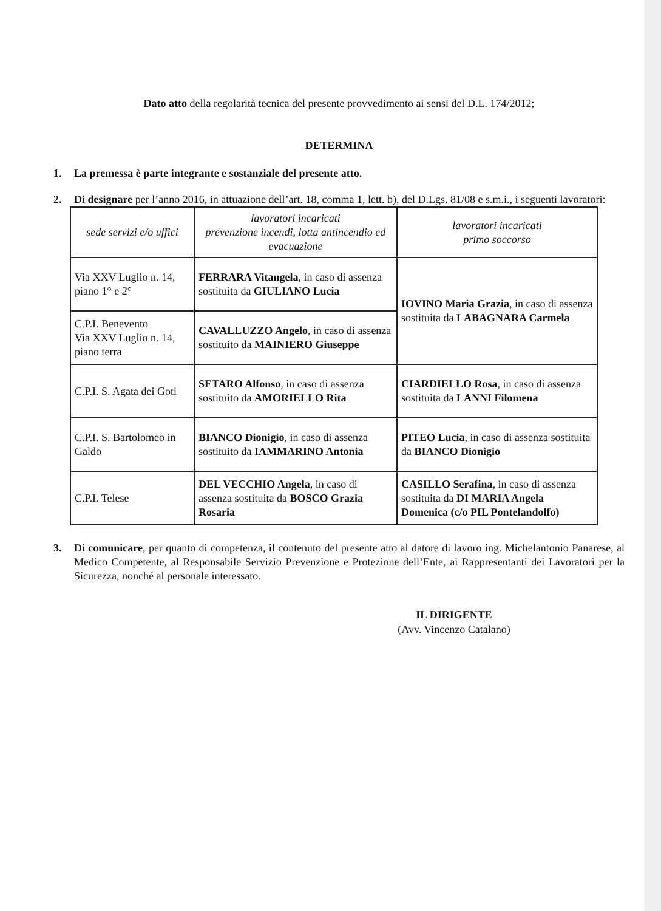Dato atto della regolarità tecnica del presente provvedimento ai sensi del D.L. 174/2012;
DETERMINA
1. La premessa è parte integrante e sostanziale del presente atto.
2. Di designare per l’anno 2016, in attuazione dell’art. 18, comma 1, lett. b), del D.Lgs. 81/08 e s.m.i., i seguenti lavoratori:
| sede servizi e/o uffici | lavoratori incaricati prevenzione incendi, lotta antincendio ed evacuazione | lavoratori incaricati primo soccorso |
| --- | --- | --- |
| Via XXV Luglio n. 14, piano 1° e 2° | FERRARA Vitangela , in caso di assenza sostituita da GIULIANO Lucia | IOVINO Maria Grazia , in caso di assenza sostituita da LABAGNARA Carmela |
| C.P.I. Benevento Via XXV Luglio n. 14, piano terra | CAVALLUZZO Angelo , in caso di assenza sostituito da MAINIERO Giuseppe | |
| C.P.I. S. Agata dei Goti | SETARO Alfonso , in caso di assenza sostituito da AMORIELLO Rita | CIARDIELLO Rosa , in caso di assenza sostituita da LANNI Filomena |
| C.P.I. S. Bartolomeo in Galdo | BIANCO Dionigio , in caso di assenza sostituito da IAMMARINO Antonia | PITEO Lucia , in caso di assenza sostituita da BIANCO Dionigio |
| C.P.I. Telese | DEL VECCHIO Angela , in caso di assenza sostituita da BOSCO Grazia Rosaria | CASILLO Serafina , in caso di assenza sostituita da DI MARIA Angela Domenica (c/o PIL Pontelandolfo) |
3. Di comunicare, per quanto di competenza, il contenuto del presente atto al datore di lavoro ing. Michelantonio Panarese, al Medico Competente, al Responsabile Servizio Prevenzione e Protezione dell’Ente, ai Rappresentanti dei Lavoratori per la Sicurezza, nonché al personale interessato.
IL DIRIGENTE
(Avv. Vincenzo Catalano)